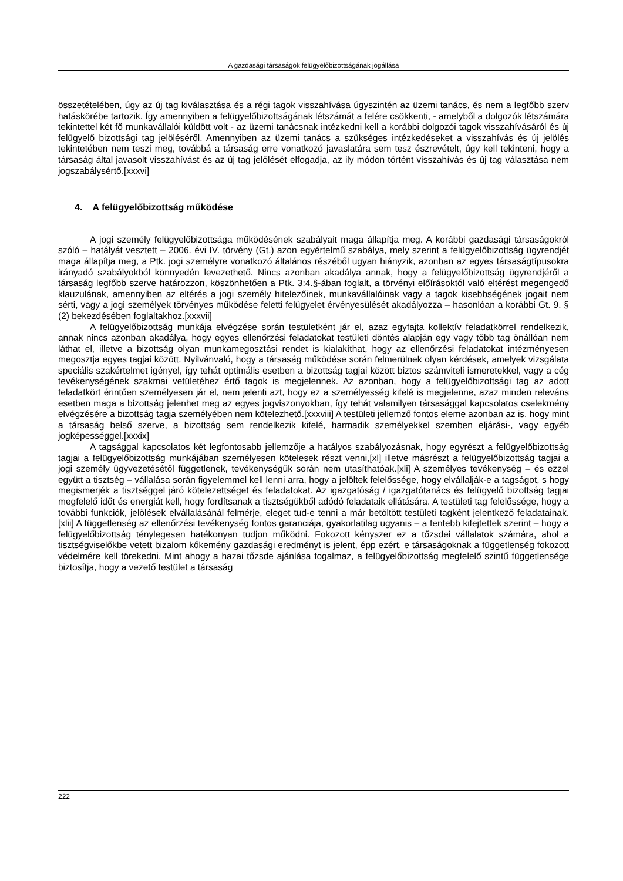A gazdasági társaságok felügyelőbizottságának jogállása
összetételében, úgy az új tag kiválasztása és a régi tagok visszahívása úgyszintén az üzemi tanács, és nem a legfőbb szerv hatáskörébe tartozik. Így amennyiben a felügyelőbizottságának létszámát a felére csökkenti, - amelyből a dolgozók létszámára tekintettel két fő munkavállalói küldött volt - az üzemi tanácsnak intézkedni kell a korábbi dolgozói tagok visszahívásáról és új felügyelő bizottsági tag jelöléséről. Amennyiben az üzemi tanács a szükséges intézkedéseket a visszahívás és új jelölés tekintetében nem teszi meg, továbbá a társaság erre vonatkozó javaslatára sem tesz észrevételt, úgy kell tekinteni, hogy a társaság által javasolt visszahívást és az új tag jelölését elfogadja, az ily módon történt visszahívás és új tag választása nem jogszabálysértő.[xxxvi]
4. A felügyelőbizottság működése
A jogi személy felügyelőbizottsága működésének szabályait maga állapítja meg. A korábbi gazdasági társaságokról szóló – hatályát vesztett – 2006. évi IV. törvény (Gt.) azon egyértelmű szabálya, mely szerint a felügyelőbizottság ügyrendjét maga állapítja meg, a Ptk. jogi személyre vonatkozó általános részéből ugyan hiányzik, azonban az egyes társaságtípusokra irányadó szabályokból könnyedén levezethető. Nincs azonban akadálya annak, hogy a felügyelőbizottság ügyrendjéről a társaság legfőbb szerve határozzon, köszönhetően a Ptk. 3:4.§-ában foglalt, a törvényi előírásoktól való eltérést megengedő klauzulának, amennyiben az eltérés a jogi személy hitelezőinek, munkavállalóinak vagy a tagok kisebbségének jogait nem sérti, vagy a jogi személyek törvényes működése feletti felügyelet érvényesülését akadályozza – hasonlóan a korábbi Gt. 9. § (2) bekezdésében foglaltakhoz.[xxxvii]
A felügyelőbizottság munkája elvégzése során testületként jár el, azaz egyfajta kollektív feladatkörrel rendelkezik, annak nincs azonban akadálya, hogy egyes ellenőrzési feladatokat testületi döntés alapján egy vagy több tag önállóan nem láthat el, illetve a bizottság olyan munkamegosztási rendet is kialakíthat, hogy az ellenőrzési feladatokat intézményesen megosztja egyes tagjai között. Nyilvánvaló, hogy a társaság működése során felmerülnek olyan kérdések, amelyek vizsgálata speciális szakértelmet igényel, így tehát optimális esetben a bizottság tagjai között biztos számviteli ismeretekkel, vagy a cég tevékenységének szakmai vetületéhez értő tagok is megjelennek. Az azonban, hogy a felügyelőbizottsági tag az adott feladatkört érintően személyesen jár el, nem jelenti azt, hogy ez a személyesség kifelé is megjelenne, azaz minden releváns esetben maga a bizottság jelenhet meg az egyes jogviszonyokban, így tehát valamilyen társasággal kapcsolatos cselekmény elvégzésére a bizottság tagja személyében nem kötelezhető.[xxxviii] A testületi jellemző fontos eleme azonban az is, hogy mint a társaság belső szerve, a bizottság sem rendelkezik kifelé, harmadik személyekkel szemben eljárási-, vagy egyéb jogképességgel.[xxxix]
A tagsággal kapcsolatos két legfontosabb jellemzője a hatályos szabályozásnak, hogy egyrészt a felügyelőbizottság tagjai a felügyelőbizottság munkájában személyesen kötelesek részt venni,[xl] illetve másrészt a felügyelőbizottság tagjai a jogi személy ügyvezetésétől függetlenek, tevékenységük során nem utasíthatóak.[xli] A személyes tevékenység – és ezzel együtt a tisztség – vállalása során figyelemmel kell lenni arra, hogy a jelöltek felelőssége, hogy elvállalják-e a tagságot, s hogy megismerjék a tisztséggel járó kötelezettséget és feladatokat. Az igazgatóság / igazgatótanács és felügyelő bizottság tagjai megfelelő időt és energiát kell, hogy fordítsanak a tisztségükből adódó feladataik ellátására. A testületi tag felelőssége, hogy a további funkciók, jelölések elvállalásánál felmérje, eleget tud-e tenni a már betöltött testületi tagként jelentkező feladatainak.[xlii] A függetlenség az ellenőrzési tevékenység fontos garanciája, gyakorlatilag ugyanis – a fentebb kifejtettek szerint – hogy a felügyelőbizottság ténylegesen hatékonyan tudjon működni. Fokozott kényszer ez a tőzsdei vállalatok számára, ahol a tisztségviselőkbe vetett bizalom kőkemény gazdasági eredményt is jelent, épp ezért, e társaságoknak a függetlenség fokozott védelmére kell törekedni. Mint ahogy a hazai tőzsde ajánlása fogalmaz, a felügyelőbizottság megfelelő szintű függetlensége biztosítja, hogy a vezető testület a társaság
222